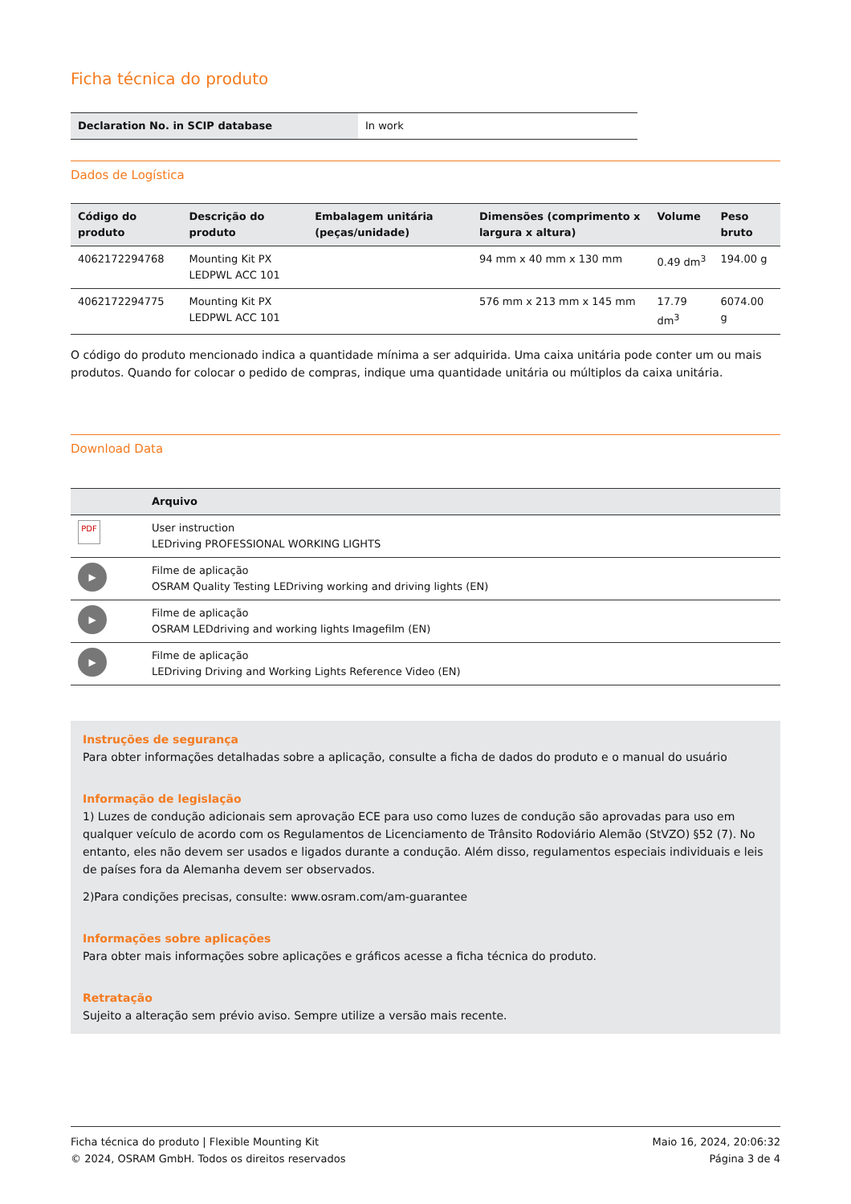Ficha técnica do produto
| Declaration No. in SCIP database | In work |
Dados de Logística
| Código do produto | Descrição do produto | Embalagem unitária (peças/unidade) | Dimensões (comprimento x largura x altura) | Volume | Peso bruto |
| --- | --- | --- | --- | --- | --- |
| 4062172294768 | Mounting Kit PX LEDPWL ACC 101 | | 94 mm x 40 mm x 130 mm | 0.49 dm<sup>3</sup> | 194.00 g |
| 4062172294775 | Mounting Kit PX LEDPWL ACC 101 | | 576 mm x 213 mm x 145 mm | 17.79 dm<sup>3</sup> | 6074.00 g |
O código do produto mencionado indica a quantidade mínima a ser adquirida. Uma caixa unitária pode conter um ou mais produtos. Quando for colocar o pedido de compras, indique uma quantidade unitária ou múltiplos da caixa unitária.
Download Data
| | Arquivo |
| --- | --- |
| PDF | User instruction LEDriving PROFESSIONAL WORKING LIGHTS |
| ▶ | Filme de aplicação OSRAM Quality Testing LEDriving working and driving lights (EN) |
| ▶ | Filme de aplicação OSRAM LEDdriving and working lights Imagefilm (EN) |
| ▶ | Filme de aplicação LEDriving Driving and Working Lights Reference Video (EN) |
Instruções de segurança
Para obter informações detalhadas sobre a aplicação, consulte a ficha de dados do produto e o manual do usuário
Informação de legislação
1) Luzes de condução adicionais sem aprovação ECE para uso como luzes de condução são aprovadas para uso em qualquer veículo de acordo com os Regulamentos de Licenciamento de Trânsito Rodoviário Alemão (StVZO) §52 (7). No entanto, eles não devem ser usados e ligados durante a condução. Além disso, regulamentos especiais individuais e leis de países fora da Alemanha devem ser observados.
2)Para condições precisas, consulte: www.osram.com/am-guarantee
Informações sobre aplicações
Para obter mais informações sobre aplicações e gráficos acesse a ficha técnica do produto.
Retratação
Sujeito a alteração sem prévio aviso. Sempre utilize a versão mais recente.
Ficha técnica do produto | Flexible Mounting Kit
© 2024, OSRAM GmbH. Todos os direitos reservados
Maio 16, 2024, 20:06:32
Página 3 de 4